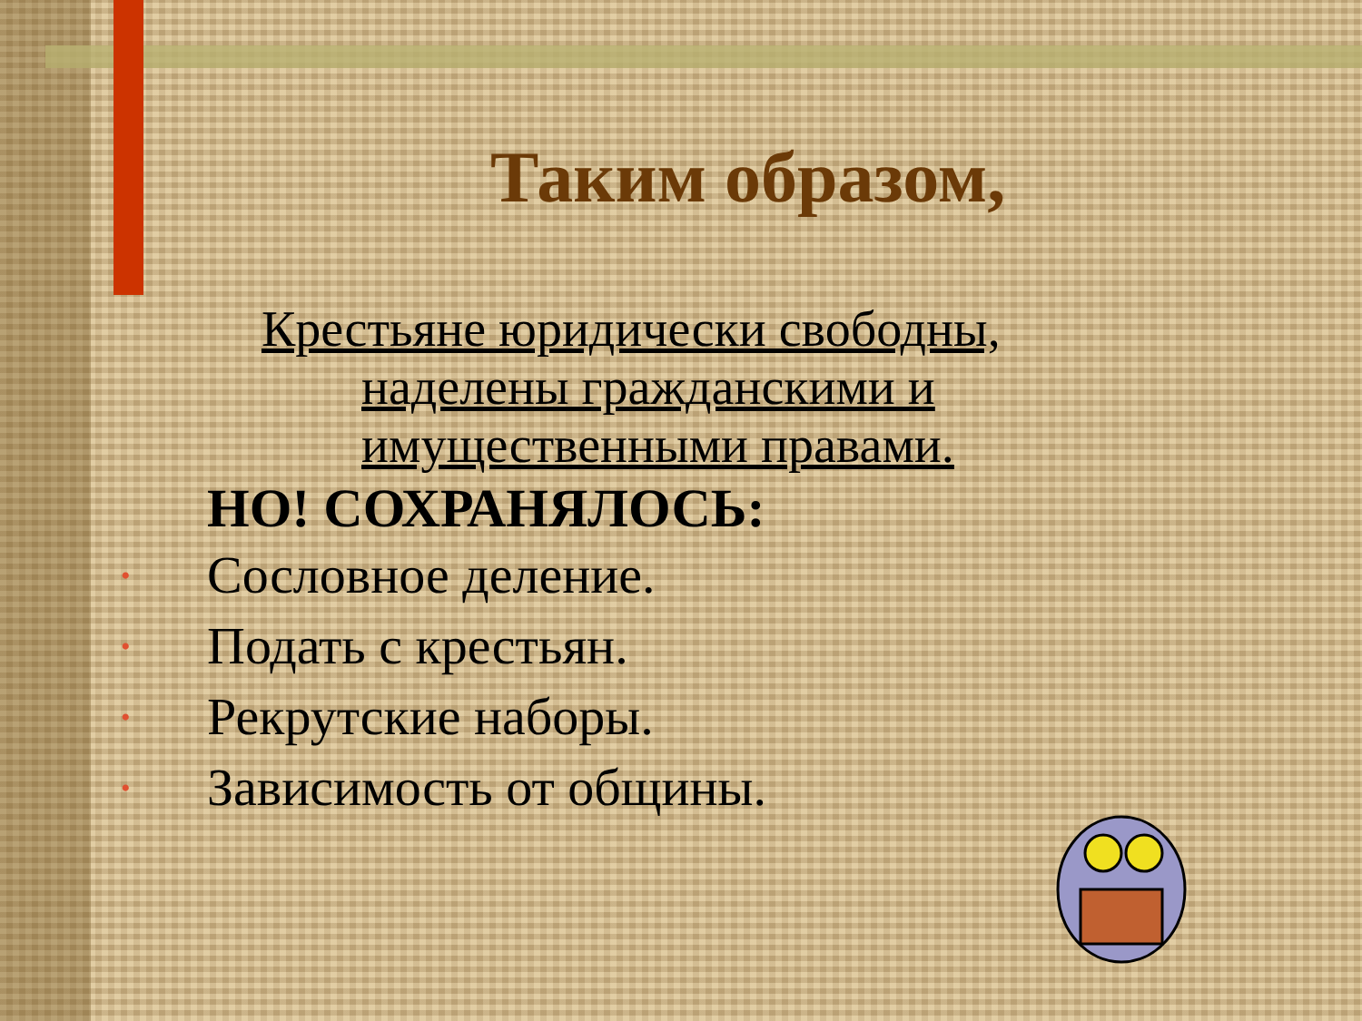Таким образом,
Крестьяне юридически свободны,
наделены гражданскими и
имущественными правами.
НО! СОХРАНЯЛОСЬ:
• Сословное деление.
• Подать с крестьян.
• Рекрутские наборы.
• Зависимость от общины.